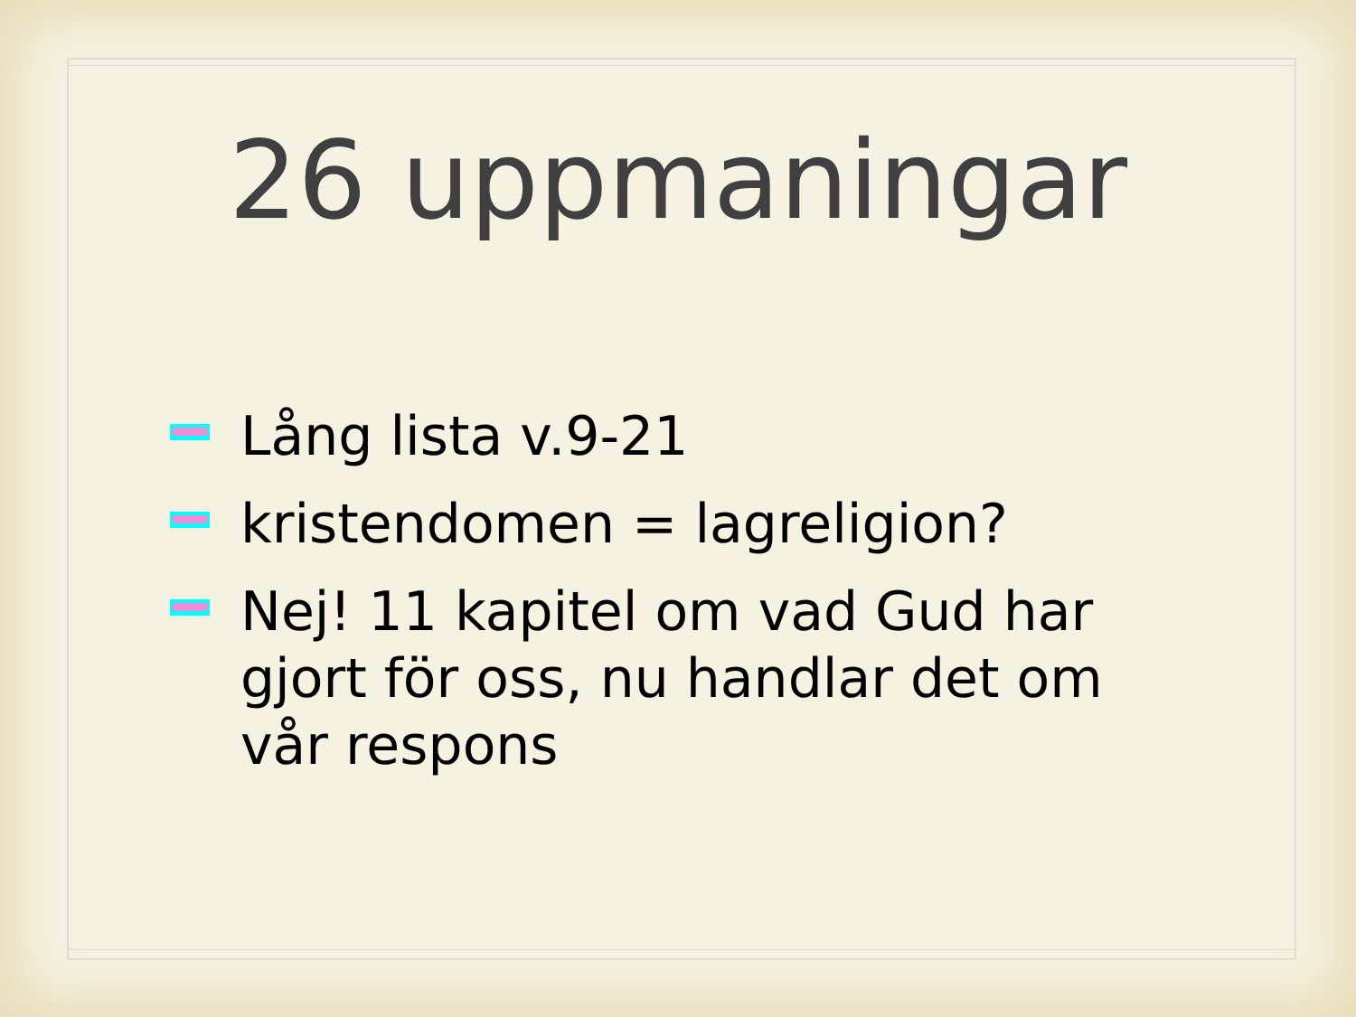26 uppmaningar
Lång lista v.9-21
kristendomen = lagreligion?
Nej! 11 kapitel om vad Gud har gjort för oss, nu handlar det om vår respons